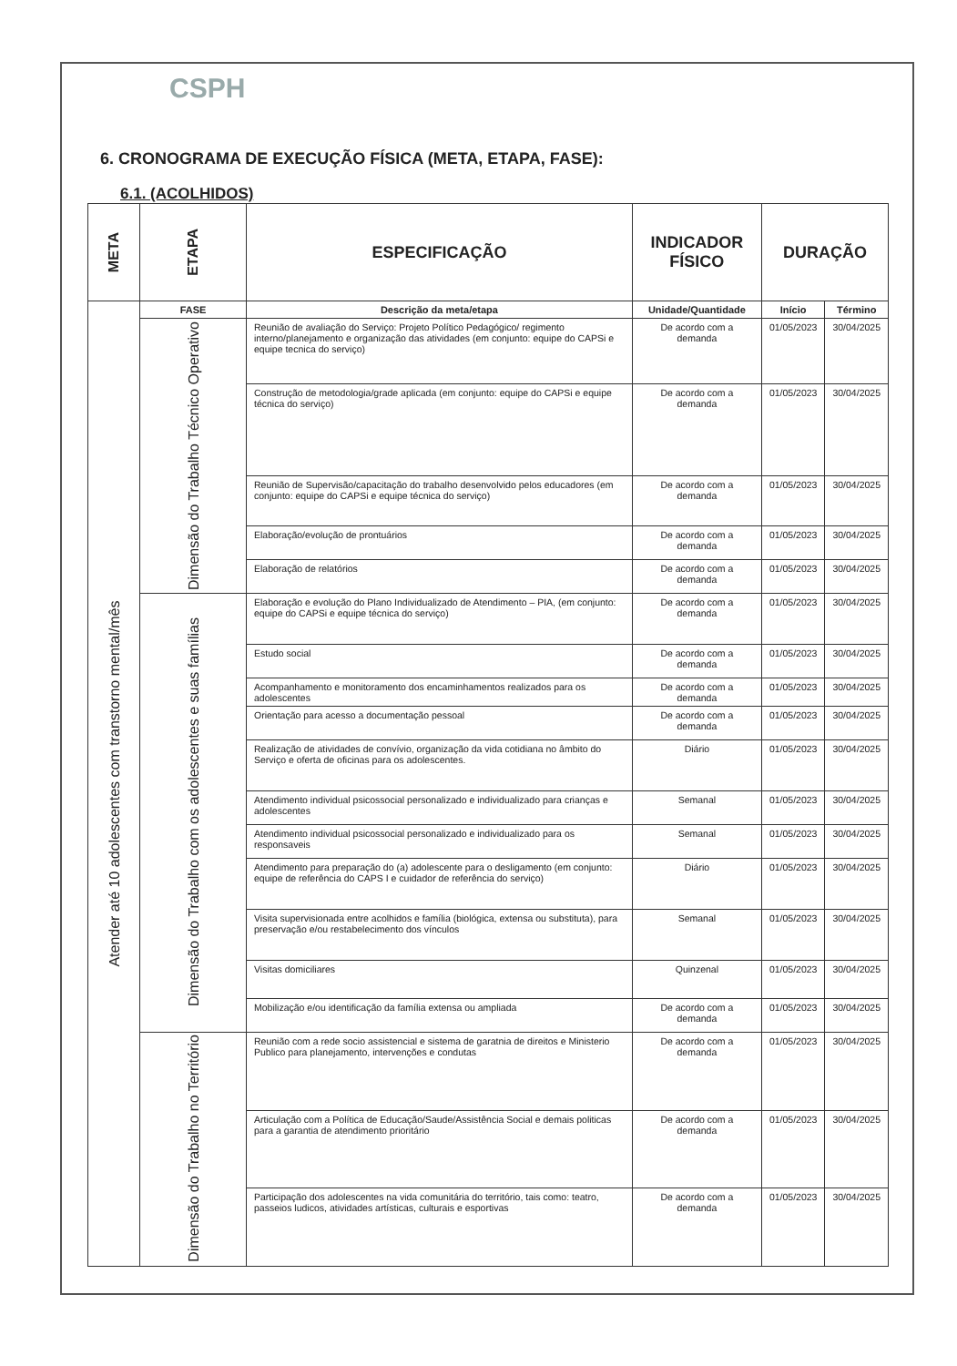CSPH
6. CRONOGRAMA DE EXECUÇÃO FÍSICA (META, ETAPA, FASE):
6.1. (ACOLHIDOS)
| META | ETAPA | ESPECIFICAÇÃO | INDICADOR FÍSICO | DURAÇÃO | |
| --- | --- | --- | --- | --- | --- |
| Atender até 10 adolescentes com transtorno mental/mês | FASE | Descrição da meta/etapa | Unidade/Quantidade | Início | Término |
| | Dimensão do Trabalho Técnico Operativo | Reunião de avaliação do Serviço: Projeto Político Pedagógico/ regimento interno/planejamento e organização das atividades (em conjunto: equipe do CAPSi e equipe tecnica do serviço) | De acordo com a demanda | 01/05/2023 | 30/04/2025 |
| | | Construção de metodologia/grade aplicada (em conjunto: equipe do CAPSi e equipe técnica do serviço) | De acordo com a demanda | 01/05/2023 | 30/04/2025 |
| | | Reunião de Supervisão/capacitação do trabalho desenvolvido pelos educadores (em conjunto: equipe do CAPSi e equipe técnica do serviço) | De acordo com a demanda | 01/05/2023 | 30/04/2025 |
| | | Elaboração/evolução de prontuários | De acordo com a demanda | 01/05/2023 | 30/04/2025 |
| | | Elaboração de relatórios | De acordo com a demanda | 01/05/2023 | 30/04/2025 |
| | Dimensão do Trabalho com os adolescentes e suas famílias | Elaboração e evolução do Plano Individualizado de Atendimento – PIA, (em conjunto: equipe do CAPSi e equipe técnica do serviço) | De acordo com a demanda | 01/05/2023 | 30/04/2025 |
| | | Estudo social | De acordo com a demanda | 01/05/2023 | 30/04/2025 |
| | | Acompanhamento e monitoramento dos encaminhamentos realizados para os adolescentes | De acordo com a demanda | 01/05/2023 | 30/04/2025 |
| | | Orientação para acesso a documentação pessoal | De acordo com a demanda | 01/05/2023 | 30/04/2025 |
| | | Realização de atividades de convívio, organização da vida cotidiana no âmbito do Serviço e oferta de oficinas para os adolescentes. | Diário | 01/05/2023 | 30/04/2025 |
| | | Atendimento individual psicossocial personalizado e individualizado para crianças e adolescentes | Semanal | 01/05/2023 | 30/04/2025 |
| | | Atendimento individual psicossocial personalizado e individualizado para os responsaveis | Semanal | 01/05/2023 | 30/04/2025 |
| | | Atendimento para preparação do (a) adolescente para o desligamento (em conjunto: equipe de referência do CAPS I e cuidador de referência do serviço) | Diário | 01/05/2023 | 30/04/2025 |
| | | Visita supervisionada entre acolhidos e família (biológica, extensa ou substituta), para preservação e/ou restabelecimento dos vínculos | Semanal | 01/05/2023 | 30/04/2025 |
| | | Visitas domiciliares | Quinzenal | 01/05/2023 | 30/04/2025 |
| | | Mobilização e/ou identificação da família extensa ou ampliada | De acordo com a demanda | 01/05/2023 | 30/04/2025 |
| | Dimensão do Trabalho no Território | Reunião com a rede socio assistencial e sistema de garatnia de direitos e Ministerio Publico para planejamento, intervenções e condutas | De acordo com a demanda | 01/05/2023 | 30/04/2025 |
| | | Articulação com a Política de Educação/Saude/Assistência Social e demais politicas para a garantia de atendimento prioritário | De acordo com a demanda | 01/05/2023 | 30/04/2025 |
| | | Participação dos adolescentes na vida comunitária do território, tais como: teatro, passeios ludicos, atividades artísticas, culturais e esportivas | De acordo com a demanda | 01/05/2023 | 30/04/2025 |